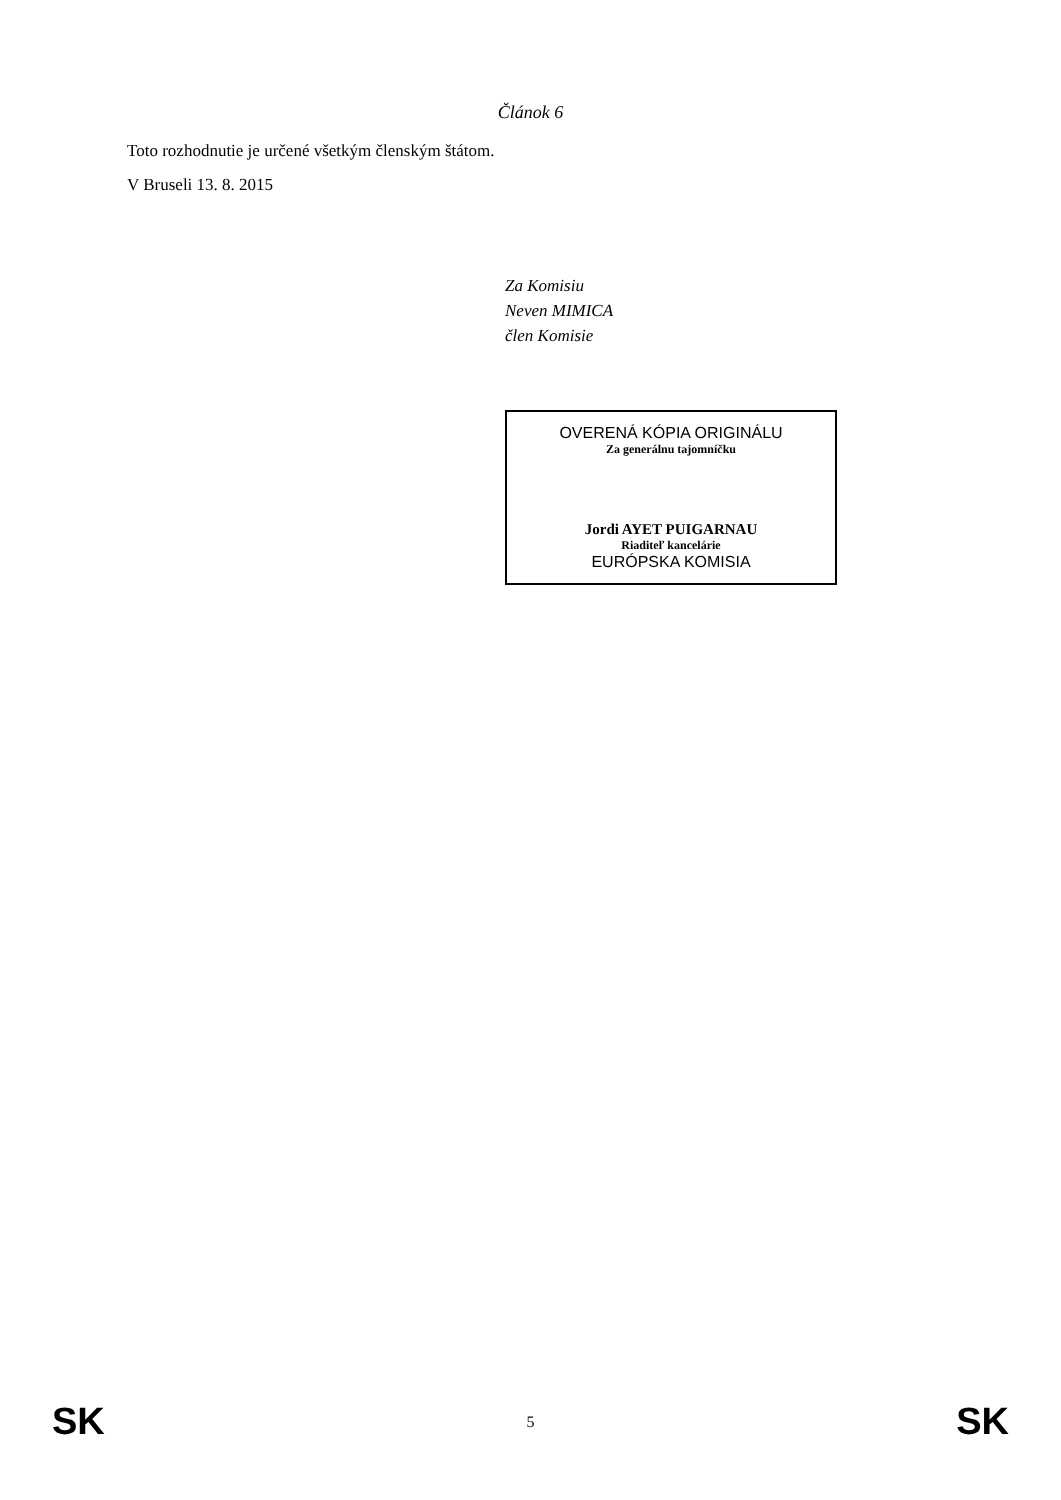Článok 6
Toto rozhodnutie je určené všetkým členským štátom.
V Bruseli 13. 8. 2015
Za Komisiu
Neven MIMICA
člen Komisie
OVERENÁ KÓPIA ORIGINÁLU
Za generálnu tajomníčku
Jordi AYET PUIGARNAU
Riaditeľ kancelárie
EURÓPSKA KOMISIA
SK 5 SK